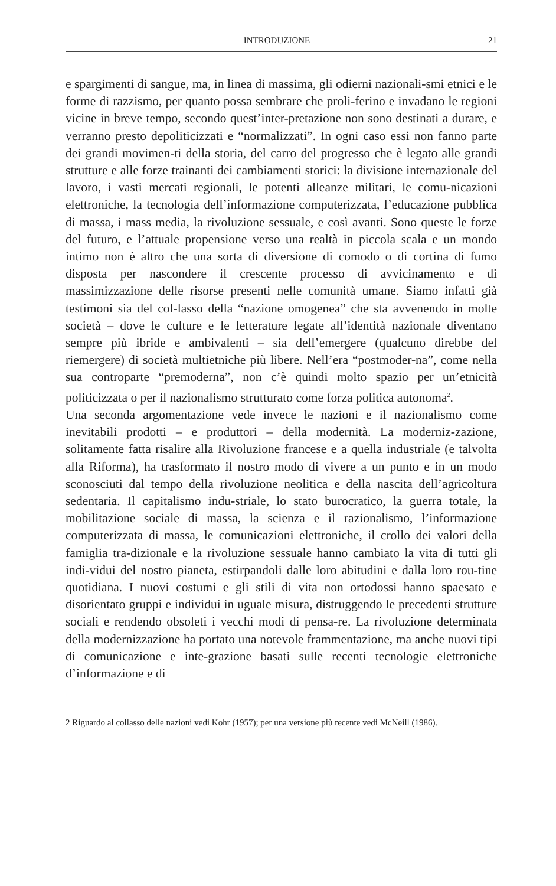INTRODUZIONE 21
e spargimenti di sangue, ma, in linea di massima, gli odierni nazionali-smi etnici e le forme di razzismo, per quanto possa sembrare che proli-ferino e invadano le regioni vicine in breve tempo, secondo quest’inter-pretazione non sono destinati a durare, e verranno presto depoliticizzati e “normalizzati”. In ogni caso essi non fanno parte dei grandi movimen-ti della storia, del carro del progresso che è legato alle grandi strutture e alle forze trainanti dei cambiamenti storici: la divisione internazionale del lavoro, i vasti mercati regionali, le potenti alleanze militari, le comu-nicazioni elettroniche, la tecnologia dell’informazione computerizzata, l’educazione pubblica di massa, i mass media, la rivoluzione sessuale, e così avanti. Sono queste le forze del futuro, e l’attuale propensione verso una realtà in piccola scala e un mondo intimo non è altro che una sorta di diversione di comodo o di cortina di fumo disposta per nascondere il crescente processo di avvicinamento e di massimizzazione delle risorse presenti nelle comunità umane. Siamo infatti già testimoni sia del col-lasso della “nazione omogenea” che sta avvenendo in molte società – dove le culture e le letterature legate all’identità nazionale diventano sempre più ibride e ambivalenti – sia dell’emergere (qualcuno direbbe del riemergere) di società multietniche più libere. Nell’era “postmoder-na”, come nella sua controparte “premoderna”, non c’è quindi molto spazio per un’etnicità politicizzata o per il nazionalismo strutturato come forza politica autonoma<sup>2</sup>.
Una seconda argomentazione vede invece le nazioni e il nazionalismo come inevitabili prodotti – e produttori – della modernità. La moderniz-zazione, solitamente fatta risalire alla Rivoluzione francese e a quella industriale (e talvolta alla Riforma), ha trasformato il nostro modo di vivere a un punto e in un modo sconosciuti dal tempo della rivoluzione neolitica e della nascita dell’agricoltura sedentaria. Il capitalismo indu-striale, lo stato burocratico, la guerra totale, la mobilitazione sociale di massa, la scienza e il razionalismo, l’informazione computerizzata di massa, le comunicazioni elettroniche, il crollo dei valori della famiglia tra-dizionale e la rivoluzione sessuale hanno cambiato la vita di tutti gli indi-vidui del nostro pianeta, estirpandoli dalle loro abitudini e dalla loro rou-tine quotidiana. I nuovi costumi e gli stili di vita non ortodossi hanno spaesato e disorientato gruppi e individui in uguale misura, distruggendo le precedenti strutture sociali e rendendo obsoleti i vecchi modi di pensa-re. La rivoluzione determinata della modernizzazione ha portato una notevole frammentazione, ma anche nuovi tipi di comunicazione e inte-grazione basati sulle recenti tecnologie elettroniche d’informazione e di
2 Riguardo al collasso delle nazioni vedi Kohr (1957); per una versione più recente vedi McNeill (1986).